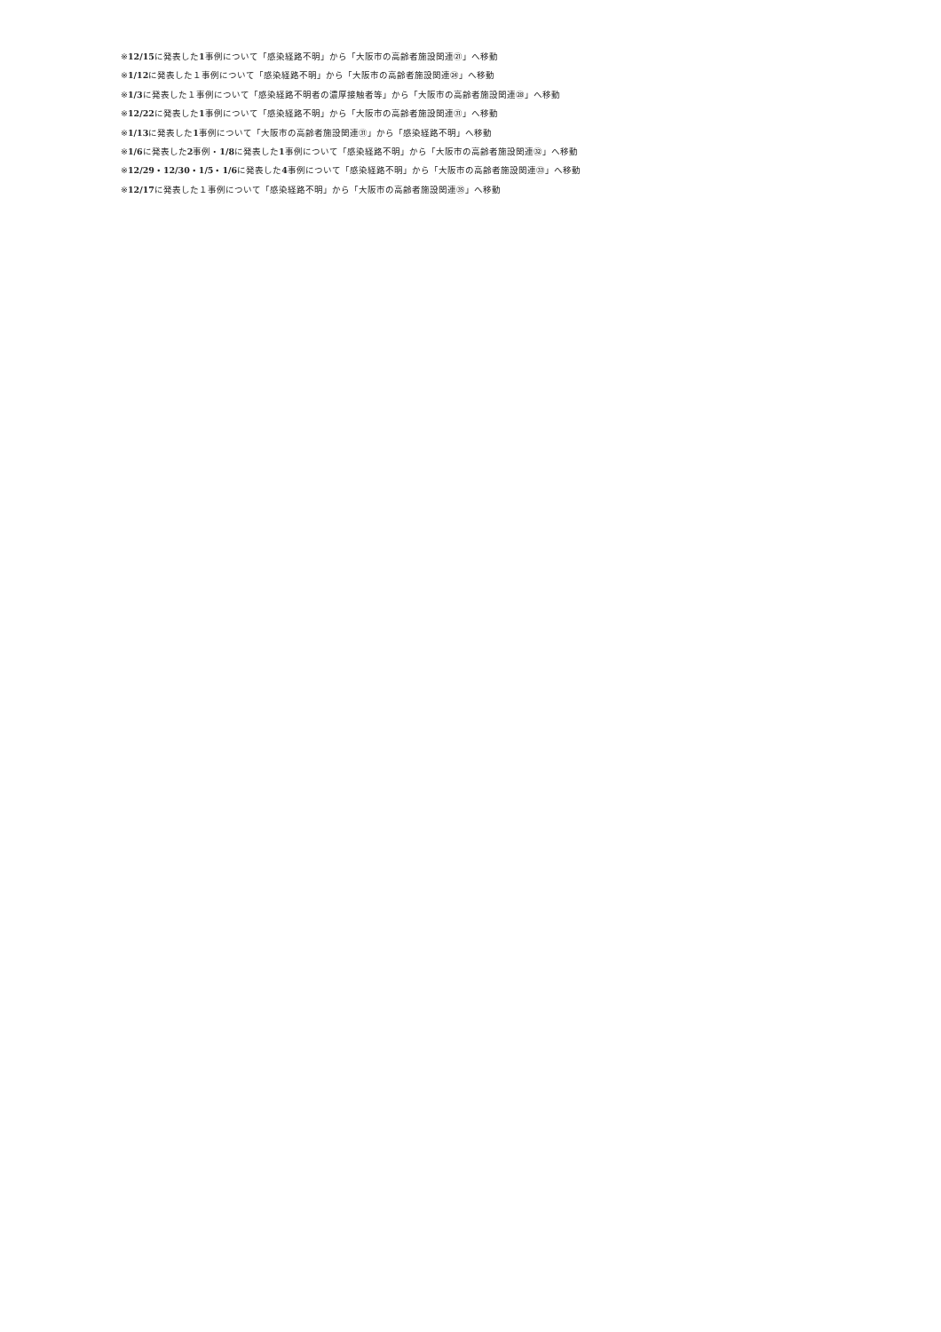※12/15に発表した1事例について「感染経路不明」から「大阪市の高齢者施設関連㉑」へ移動
※1/12に発表した１事例について「感染経路不明」から「大阪市の高齢者施設関連㉔」へ移動
※1/3に発表した１事例について「感染経路不明者の濃厚接触者等」から「大阪市の高齢者施設関連㉘」へ移動
※12/22に発表した1事例について「感染経路不明」から「大阪市の高齢者施設関連㉛」へ移動
※1/13に発表した1事例について「大阪市の高齢者施設関連㉛」から「感染経路不明」へ移動
※1/6に発表した2事例・1/8に発表した1事例について「感染経路不明」から「大阪市の高齢者施設関連㉜」へ移動
※12/29・12/30・1/5・1/6に発表した4事例について「感染経路不明」から「大阪市の高齢者施設関連㉝」へ移動
※12/17に発表した１事例について「感染経路不明」から「大阪市の高齢者施設関連㉟」へ移動